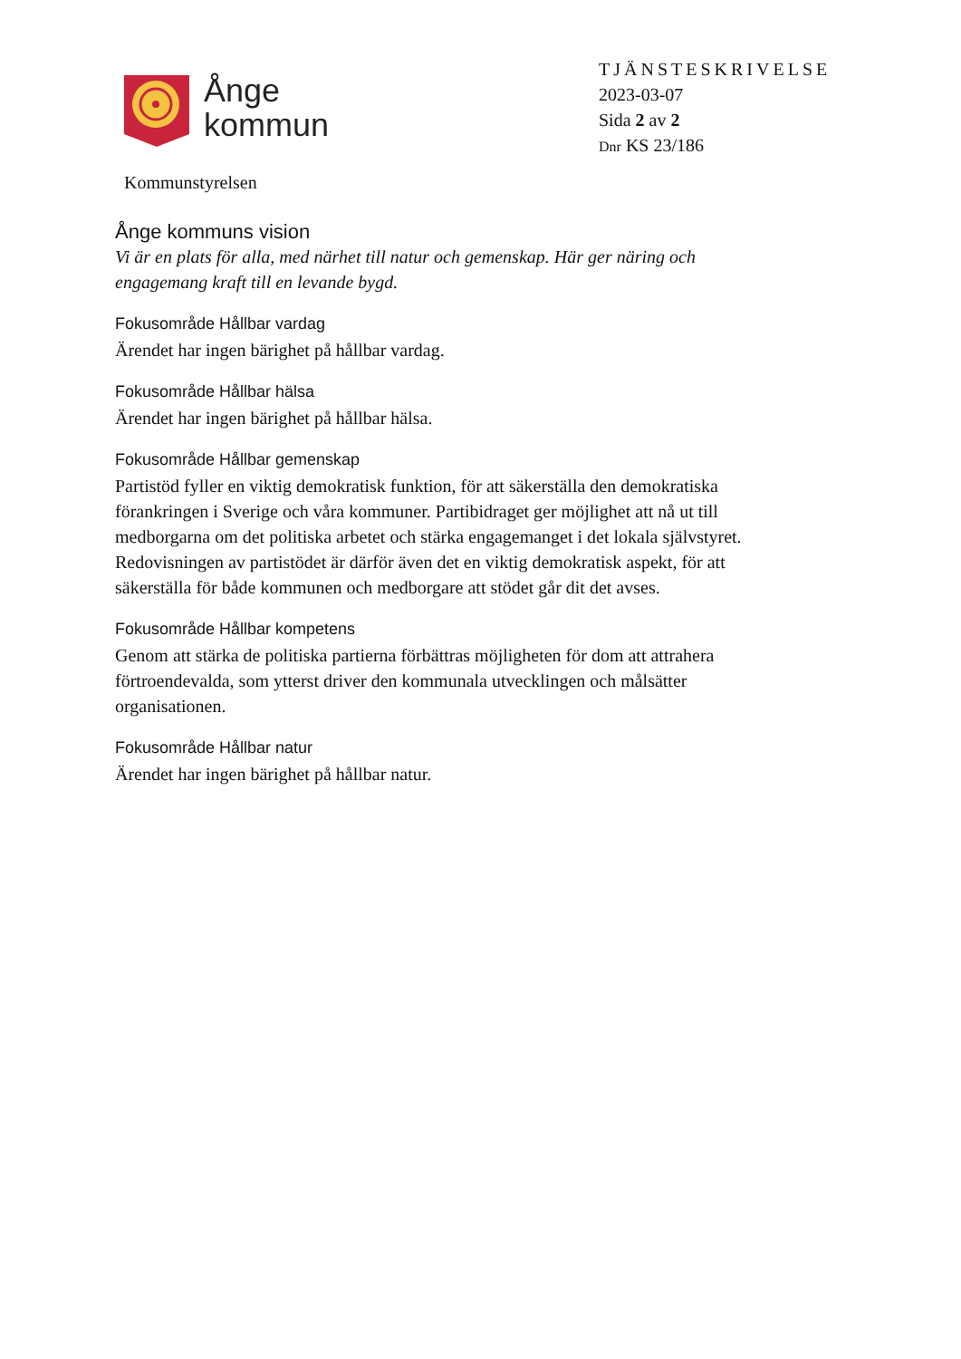Ånge
kommun
TJÄNSTESKRIVELSE
2023-03-07
Sida 2 av 2
Dnr KS 23/186
Kommunstyrelsen
Ånge kommuns vision
Vi är en plats för alla, med närhet till natur och gemenskap. Här ger näring och engagemang kraft till en levande bygd.
Fokusområde Hållbar vardag
Ärendet har ingen bärighet på hållbar vardag.
Fokusområde Hållbar hälsa
Ärendet har ingen bärighet på hållbar hälsa.
Fokusområde Hållbar gemenskap
Partistöd fyller en viktig demokratisk funktion, för att säkerställa den demokratiska förankringen i Sverige och våra kommuner. Partibidraget ger möjlighet att nå ut till medborgarna om det politiska arbetet och stärka engagemanget i det lokala självstyret. Redovisningen av partistödet är därför även det en viktig demokratisk aspekt, för att säkerställa för både kommunen och medborgare att stödet går dit det avses.
Fokusområde Hållbar kompetens
Genom att stärka de politiska partierna förbättras möjligheten för dom att attrahera förtroendevalda, som ytterst driver den kommunala utvecklingen och målsätter organisationen.
Fokusområde Hållbar natur
Ärendet har ingen bärighet på hållbar natur.